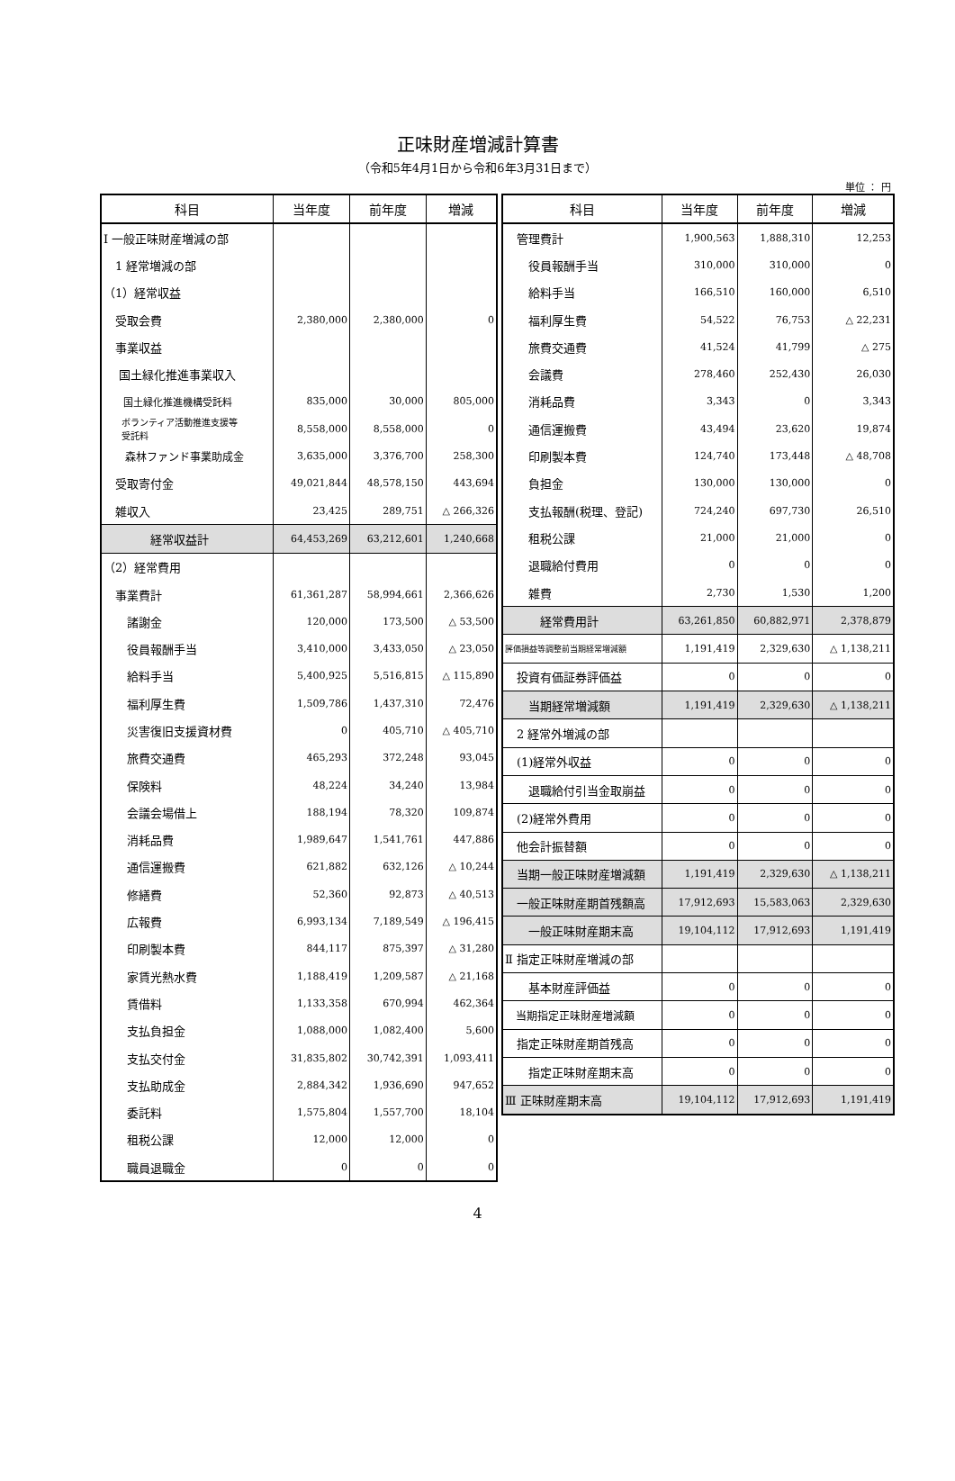正味財産増減計算書
（令和5年4月1日から令和6年3月31日まで）
単位 ： 円
| 科目 | 当年度 | 前年度 | 増減 |
| --- | --- | --- | --- |
| Ⅰ 一般正味財産増減の部 | | | |
| 1 経常増減の部 | | | |
| （1）経常収益 | | | |
| 受取会費 | 2,380,000 | 2,380,000 | 0 |
| 事業収益 | | | |
| 国土緑化推進事業収入 | | | |
| 国土緑化推進機構受託料 | 835,000 | 30,000 | 805,000 |
| ボランティア活動推進支援等 受託料 | 8,558,000 | 8,558,000 | 0 |
| 森林ファンド事業助成金 | 3,635,000 | 3,376,700 | 258,300 |
| 受取寄付金 | 49,021,844 | 48,578,150 | 443,694 |
| 雑収入 | 23,425 | 289,751 | △ 266,326 |
| 経常収益計 | 64,453,269 | 63,212,601 | 1,240,668 |
| （2）経常費用 | | | |
| 事業費計 | 61,361,287 | 58,994,661 | 2,366,626 |
| 諸謝金 | 120,000 | 173,500 | △ 53,500 |
| 役員報酬手当 | 3,410,000 | 3,433,050 | △ 23,050 |
| 給料手当 | 5,400,925 | 5,516,815 | △ 115,890 |
| 福利厚生費 | 1,509,786 | 1,437,310 | 72,476 |
| 災害復旧支援資材費 | 0 | 405,710 | △ 405,710 |
| 旅費交通費 | 465,293 | 372,248 | 93,045 |
| 保険料 | 48,224 | 34,240 | 13,984 |
| 会議会場借上 | 188,194 | 78,320 | 109,874 |
| 消耗品費 | 1,989,647 | 1,541,761 | 447,886 |
| 通信運搬費 | 621,882 | 632,126 | △ 10,244 |
| 修繕費 | 52,360 | 92,873 | △ 40,513 |
| 広報費 | 6,993,134 | 7,189,549 | △ 196,415 |
| 印刷製本費 | 844,117 | 875,397 | △ 31,280 |
| 家賃光熱水費 | 1,188,419 | 1,209,587 | △ 21,168 |
| 賃借料 | 1,133,358 | 670,994 | 462,364 |
| 支払負担金 | 1,088,000 | 1,082,400 | 5,600 |
| 支払交付金 | 31,835,802 | 30,742,391 | 1,093,411 |
| 支払助成金 | 2,884,342 | 1,936,690 | 947,652 |
| 委託料 | 1,575,804 | 1,557,700 | 18,104 |
| 租税公課 | 12,000 | 12,000 | 0 |
| 職員退職金 | 0 | 0 | 0 |
| 科目 | 当年度 | 前年度 | 増減 |
| --- | --- | --- | --- |
| 管理費計 | 1,900,563 | 1,888,310 | 12,253 |
| 役員報酬手当 | 310,000 | 310,000 | 0 |
| 給料手当 | 166,510 | 160,000 | 6,510 |
| 福利厚生費 | 54,522 | 76,753 | △ 22,231 |
| 旅費交通費 | 41,524 | 41,799 | △ 275 |
| 会議費 | 278,460 | 252,430 | 26,030 |
| 消耗品費 | 3,343 | 0 | 3,343 |
| 通信運搬費 | 43,494 | 23,620 | 19,874 |
| 印刷製本費 | 124,740 | 173,448 | △ 48,708 |
| 負担金 | 130,000 | 130,000 | 0 |
| 支払報酬(税理、登記) | 724,240 | 697,730 | 26,510 |
| 租税公課 | 21,000 | 21,000 | 0 |
| 退職給付費用 | 0 | 0 | 0 |
| 雑費 | 2,730 | 1,530 | 1,200 |
| 経常費用計 | 63,261,850 | 60,882,971 | 2,378,879 |
| 評価損益等調整前当期経常増減額 | 1,191,419 | 2,329,630 | △ 1,138,211 |
| 投資有価証券評価益 | 0 | 0 | 0 |
| 当期経常増減額 | 1,191,419 | 2,329,630 | △ 1,138,211 |
| 2 経常外増減の部 | | | |
| (1)経常外収益 | 0 | 0 | 0 |
| 退職給付引当金取崩益 | 0 | 0 | 0 |
| (2)経常外費用 | 0 | 0 | 0 |
| 他会計振替額 | 0 | 0 | 0 |
| 当期一般正味財産増減額 | 1,191,419 | 2,329,630 | △ 1,138,211 |
| 一般正味財産期首残額高 | 17,912,693 | 15,583,063 | 2,329,630 |
| 一般正味財産期末高 | 19,104,112 | 17,912,693 | 1,191,419 |
| Ⅱ 指定正味財産増減の部 | | | |
| 基本財産評価益 | 0 | 0 | 0 |
| 当期指定正味財産増減額 | 0 | 0 | 0 |
| 指定正味財産期首残高 | 0 | 0 | 0 |
| 指定正味財産期末高 | 0 | 0 | 0 |
| Ⅲ 正味財産期末高 | 19,104,112 | 17,912,693 | 1,191,419 |
4